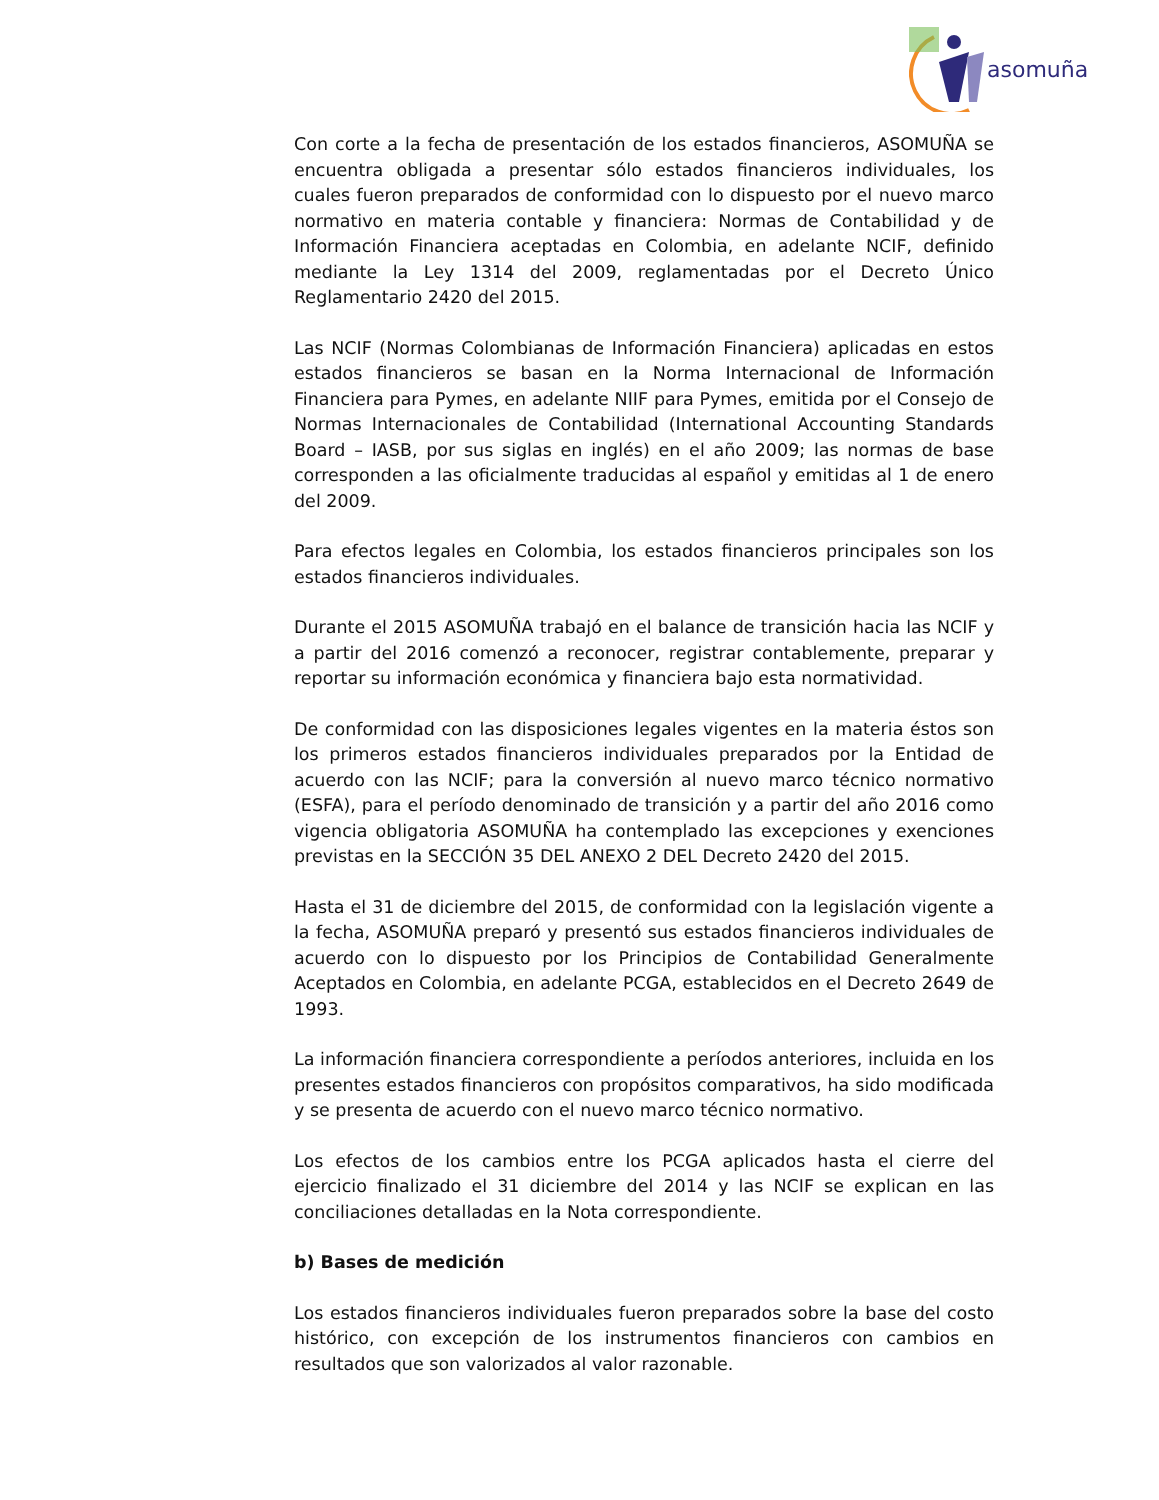asomuña
Con corte a la fecha de presentación de los estados financieros, ASOMUÑA se encuentra obligada a presentar sólo estados financieros individuales, los cuales fueron preparados de conformidad con lo dispuesto por el nuevo marco normativo en materia contable y financiera: Normas de Contabilidad y de Información Financiera aceptadas en Colombia, en adelante NCIF, definido mediante la Ley 1314 del 2009, reglamentadas por el Decreto Único Reglamentario 2420 del 2015.
Las NCIF (Normas Colombianas de Información Financiera) aplicadas en estos estados financieros se basan en la Norma Internacional de Información Financiera para Pymes, en adelante NIIF para Pymes, emitida por el Consejo de Normas Internacionales de Contabilidad (International Accounting Standards Board – IASB, por sus siglas en inglés) en el año 2009; las normas de base corresponden a las oficialmente traducidas al español y emitidas al 1 de enero del 2009.
Para efectos legales en Colombia, los estados financieros principales son los estados financieros individuales.
Durante el 2015 ASOMUÑA trabajó en el balance de transición hacia las NCIF y a partir del 2016 comenzó a reconocer, registrar contablemente, preparar y reportar su información económica y financiera bajo esta normatividad.
De conformidad con las disposiciones legales vigentes en la materia éstos son los primeros estados financieros individuales preparados por la Entidad de acuerdo con las NCIF; para la conversión al nuevo marco técnico normativo (ESFA), para el período denominado de transición y a partir del año 2016 como vigencia obligatoria ASOMUÑA ha contemplado las excepciones y exenciones previstas en la SECCIÓN 35 DEL ANEXO 2 DEL Decreto 2420 del 2015.
Hasta el 31 de diciembre del 2015, de conformidad con la legislación vigente a la fecha, ASOMUÑA preparó y presentó sus estados financieros individuales de acuerdo con lo dispuesto por los Principios de Contabilidad Generalmente Aceptados en Colombia, en adelante PCGA, establecidos en el Decreto 2649 de 1993.
La información financiera correspondiente a períodos anteriores, incluida en los presentes estados financieros con propósitos comparativos, ha sido modificada y se presenta de acuerdo con el nuevo marco técnico normativo.
Los efectos de los cambios entre los PCGA aplicados hasta el cierre del ejercicio finalizado el 31 diciembre del 2014 y las NCIF se explican en las conciliaciones detalladas en la Nota correspondiente.
b) Bases de medición
Los estados financieros individuales fueron preparados sobre la base del costo histórico, con excepción de los instrumentos financieros con cambios en resultados que son valorizados al valor razonable.